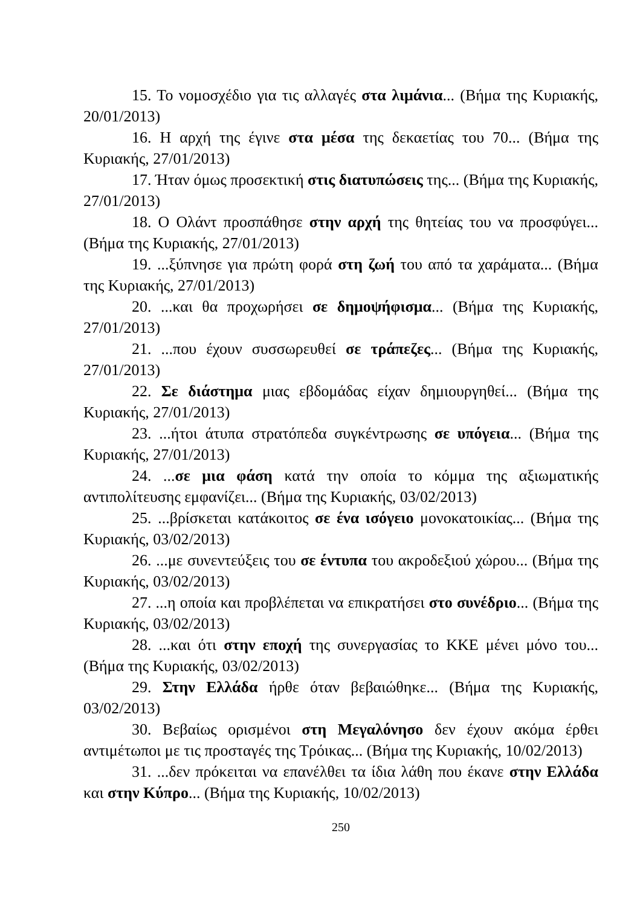15. Το νομοσχέδιο για τις αλλαγές στα λιμάνια... (Βήμα της Κυριακής, 20/01/2013)
16. Η αρχή της έγινε στα μέσα της δεκαετίας του 70... (Βήμα της Κυριακής, 27/01/2013)
17. Ήταν όμως προσεκτική στις διατυπώσεις της... (Βήμα της Κυριακής, 27/01/2013)
18. Ο Ολάντ προσπάθησε στην αρχή της θητείας του να προσφύγει... (Βήμα της Κυριακής, 27/01/2013)
19. ...ξύπνησε για πρώτη φορά στη ζωή του από τα χαράματα... (Βήμα της Κυριακής, 27/01/2013)
20. ...και θα προχωρήσει σε δημοψήφισμα... (Βήμα της Κυριακής, 27/01/2013)
21. ...που έχουν συσσωρευθεί σε τράπεζες... (Βήμα της Κυριακής, 27/01/2013)
22. Σε διάστημα μιας εβδομάδας είχαν δημιουργηθεί... (Βήμα της Κυριακής, 27/01/2013)
23. ...ήτοι άτυπα στρατόπεδα συγκέντρωσης σε υπόγεια... (Βήμα της Κυριακής, 27/01/2013)
24. ...σε μια φάση κατά την οποία το κόμμα της αξιωματικής αντιπολίτευσης εμφανίζει... (Βήμα της Κυριακής, 03/02/2013)
25. ...βρίσκεται κατάκοιτος σε ένα ισόγειο μονοκατοικίας... (Βήμα της Κυριακής, 03/02/2013)
26. ...με συνεντεύξεις του σε έντυπα του ακροδεξιού χώρου... (Βήμα της Κυριακής, 03/02/2013)
27. ...η οποία και προβλέπεται να επικρατήσει στο συνέδριο... (Βήμα της Κυριακής, 03/02/2013)
28. ...και ότι στην εποχή της συνεργασίας το ΚΚΕ μένει μόνο του... (Βήμα της Κυριακής, 03/02/2013)
29. Στην Ελλάδα ήρθε όταν βεβαιώθηκε... (Βήμα της Κυριακής, 03/02/2013)
30. Βεβαίως ορισμένοι στη Μεγαλόνησο δεν έχουν ακόμα έρθει αντιμέτωποι με τις προσταγές της Τρόικας... (Βήμα της Κυριακής, 10/02/2013)
31. ...δεν πρόκειται να επανέλθει τα ίδια λάθη που έκανε στην Ελλάδα και στην Κύπρο... (Βήμα της Κυριακής, 10/02/2013)
250